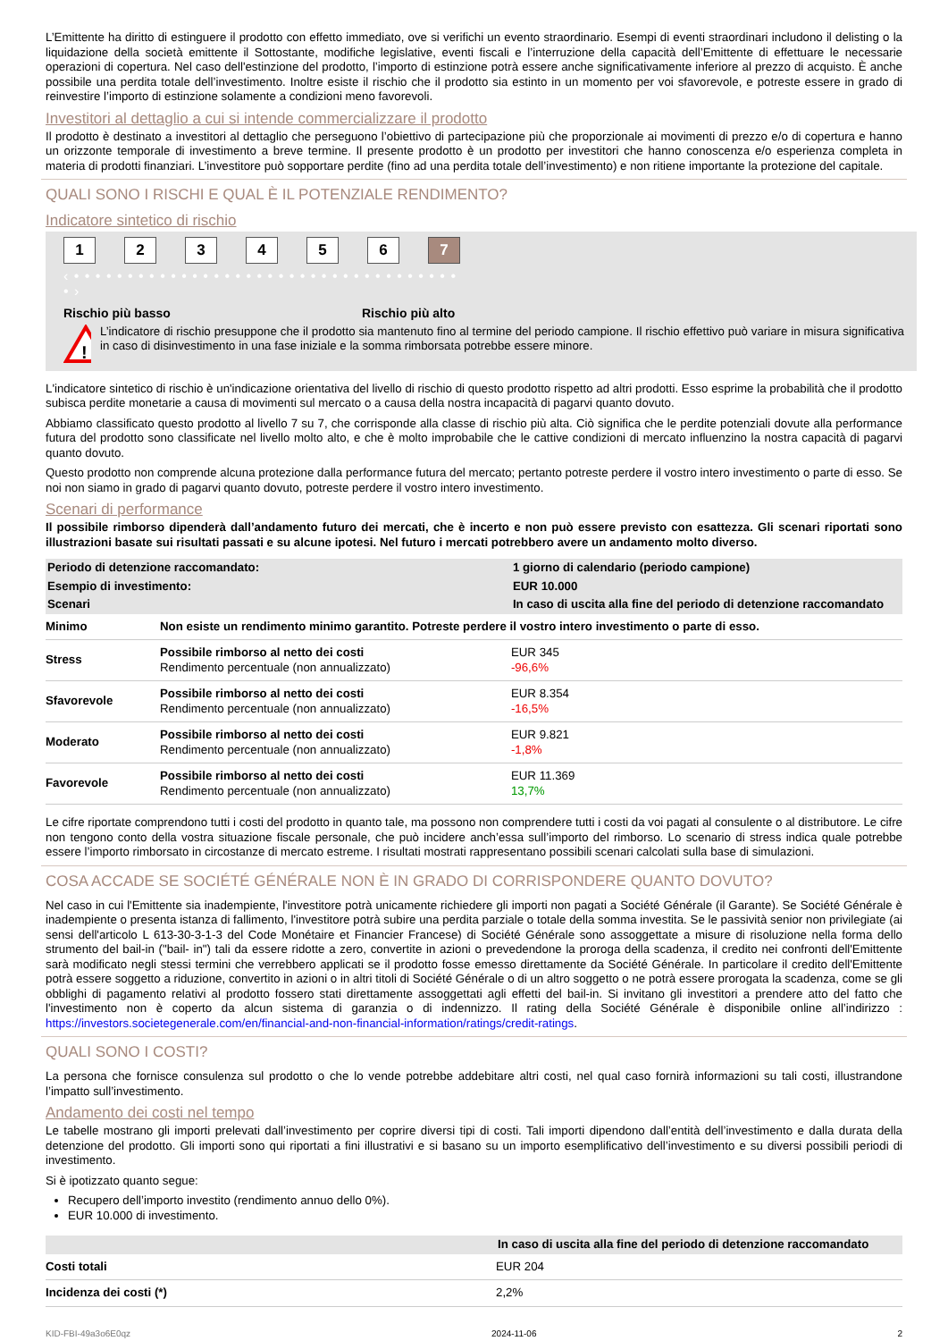L’Emittente ha diritto di estinguere il prodotto con effetto immediato, ove si verifichi un evento straordinario. Esempi di eventi straordinari includono il delisting o la liquidazione della società emittente il Sottostante, modifiche legislative, eventi fiscali e l’interruzione della capacità dell’Emittente di effettuare le necessarie operazioni di copertura. Nel caso dell'estinzione del prodotto, l’importo di estinzione potrà essere anche significativamente inferiore al prezzo di acquisto. È anche possibile una perdita totale dell’investimento. Inoltre esiste il rischio che il prodotto sia estinto in un momento per voi sfavorevole, e potreste essere in grado di reinvestire l’importo di estinzione solamente a condizioni meno favorevoli.
Investitori al dettaglio a cui si intende commercializzare il prodotto
Il prodotto è destinato a investitori al dettaglio che perseguono l’obiettivo di partecipazione più che proporzionale ai movimenti di prezzo e/o di copertura e hanno un orizzonte temporale di investimento a breve termine. Il presente prodotto è un prodotto per investitori che hanno conoscenza e/o esperienza completa in materia di prodotti finanziari. L’investitore può sopportare perdite (fino ad una perdita totale dell’investimento) e non ritiene importante la protezione del capitale.
QUALI SONO I RISCHI E QUAL È IL POTENZIALE RENDIMENTO?
Indicatore sintetico di rischio
123456 7
‹ • • • • • • • • • • • • • • • • • • • • • • • • • • • • • • • • • • • • • ›
Rischio più basso Rischio più alto
!
L’indicatore di rischio presuppone che il prodotto sia mantenuto fino al termine del periodo campione. Il rischio effettivo può variare in misura significativa in caso di disinvestimento in una fase iniziale e la somma rimborsata potrebbe essere minore.
L'indicatore sintetico di rischio è un'indicazione orientativa del livello di rischio di questo prodotto rispetto ad altri prodotti. Esso esprime la probabilità che il prodotto subisca perdite monetarie a causa di movimenti sul mercato o a causa della nostra incapacità di pagarvi quanto dovuto.
Abbiamo classificato questo prodotto al livello 7 su 7, che corrisponde alla classe di rischio più alta. Ciò significa che le perdite potenziali dovute alla performance futura del prodotto sono classificate nel livello molto alto, e che è molto improbabile che le cattive condizioni di mercato influenzino la nostra capacità di pagarvi quanto dovuto.
Questo prodotto non comprende alcuna protezione dalla performance futura del mercato; pertanto potreste perdere il vostro intero investimento o parte di esso. Se noi non siamo in grado di pagarvi quanto dovuto, potreste perdere il vostro intero investimento.
Scenari di performance
Il possibile rimborso dipenderà dall’andamento futuro dei mercati, che è incerto e non può essere previsto con esattezza. Gli scenari riportati sono illustrazioni basate sui risultati passati e su alcune ipotesi. Nel futuro i mercati potrebbero avere un andamento molto diverso.
| Periodo di detenzione raccomandato: | | 1 giorno di calendario (periodo campione) |
| Esempio di investimento: | | EUR 10.000 |
| Scenari | | In caso di uscita alla fine del periodo di detenzione raccomandato |
| Minimo | Non esiste un rendimento minimo garantito. Potreste perdere il vostro intero investimento o parte di esso. | |
| Stress | Possibile rimborso al netto dei costi Rendimento percentuale (non annualizzato) | EUR 345 -96,6% |
| Sfavorevole | Possibile rimborso al netto dei costi Rendimento percentuale (non annualizzato) | EUR 8.354 -16,5% |
| Moderato | Possibile rimborso al netto dei costi Rendimento percentuale (non annualizzato) | EUR 9.821 -1,8% |
| Favorevole | Possibile rimborso al netto dei costi Rendimento percentuale (non annualizzato) | EUR 11.369 13,7% |
Le cifre riportate comprendono tutti i costi del prodotto in quanto tale, ma possono non comprendere tutti i costi da voi pagati al consulente o al distributore. Le cifre non tengono conto della vostra situazione fiscale personale, che può incidere anch’essa sull’importo del rimborso. Lo scenario di stress indica quale potrebbe essere l’importo rimborsato in circostanze di mercato estreme. I risultati mostrati rappresentano possibili scenari calcolati sulla base di simulazioni.
COSA ACCADE SE SOCIÉTÉ GÉNÉRALE NON È IN GRADO DI CORRISPONDERE QUANTO DOVUTO?
Nel caso in cui l'Emittente sia inadempiente, l'investitore potrà unicamente richiedere gli importi non pagati a Société Générale (il Garante). Se Société Générale è inadempiente o presenta istanza di fallimento, l'investitore potrà subire una perdita parziale o totale della somma investita. Se le passività senior non privilegiate (ai sensi dell'articolo L 613-30-3-1-3 del Code Monétaire et Financier Francese) di Société Générale sono assoggettate a misure di risoluzione nella forma dello strumento del bail-in ("bail- in") tali da essere ridotte a zero, convertite in azioni o prevedendone la proroga della scadenza, il credito nei confronti dell'Emittente sarà modificato negli stessi termini che verrebbero applicati se il prodotto fosse emesso direttamente da Société Générale. In particolare il credito dell'Emittente potrà essere soggetto a riduzione, convertito in azioni o in altri titoli di Société Générale o di un altro soggetto o ne potrà essere prorogata la scadenza, come se gli obblighi di pagamento relativi al prodotto fossero stati direttamente assoggettati agli effetti del bail-in. Si invitano gli investitori a prendere atto del fatto che l'investimento non è coperto da alcun sistema di garanzia o di indennizzo. Il rating della Société Générale è disponibile online all’indirizzo : https://investors.societegenerale.com/en/financial-and-non-financial-information/ratings/credit-ratings.
QUALI SONO I COSTI?
La persona che fornisce consulenza sul prodotto o che lo vende potrebbe addebitare altri costi, nel qual caso fornirà informazioni su tali costi, illustrandone l’impatto sull’investimento.
Andamento dei costi nel tempo
Le tabelle mostrano gli importi prelevati dall’investimento per coprire diversi tipi di costi. Tali importi dipendono dall’entità dell’investimento e dalla durata della detenzione del prodotto. Gli importi sono qui riportati a fini illustrativi e si basano su un importo esemplificativo dell’investimento e su diversi possibili periodi di investimento.
Si è ipotizzato quanto segue:
Recupero dell’importo investito (rendimento annuo dello 0%).
EUR 10.000 di investimento.
| | In caso di uscita alla fine del periodo di detenzione raccomandato |
| Costi totali | EUR 204 |
| Incidenza dei costi (*) | 2,2% |
KID-FBI-49a3o6E0qz 2024-11-06 2